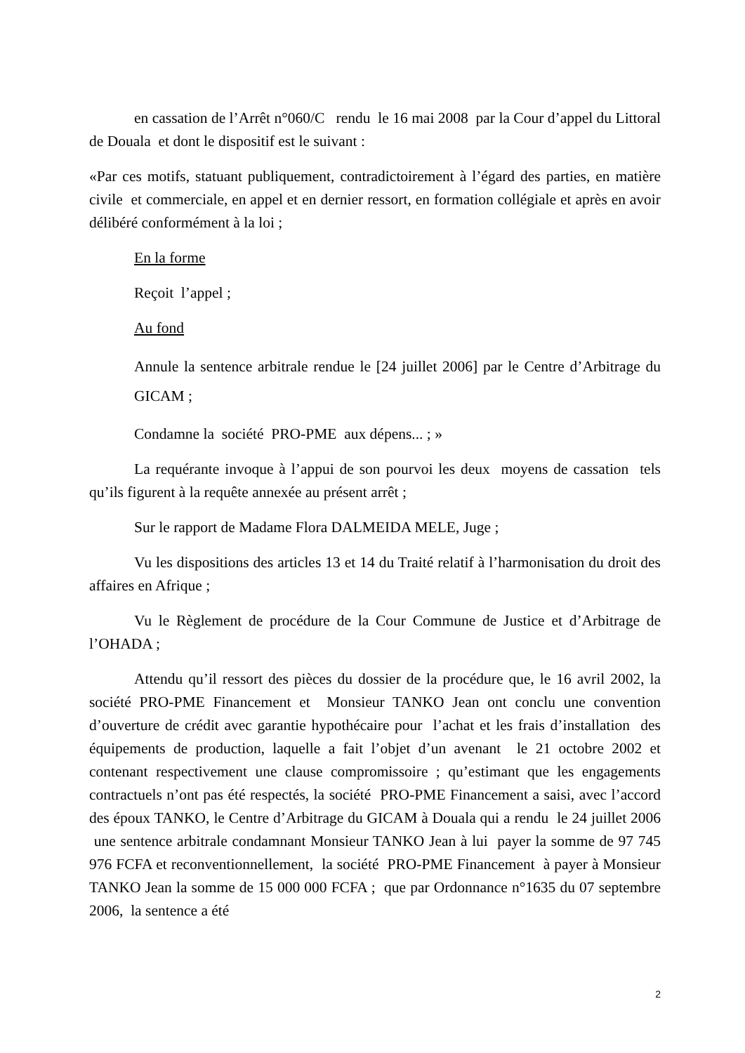en cassation de l’Arrêt n°060/C rendu le 16 mai 2008 par la Cour d’appel du Littoral de Douala et dont le dispositif est le suivant :
«Par ces motifs, statuant publiquement, contradictoirement à l’égard des parties, en matière civile et commerciale, en appel et en dernier ressort, en formation collégiale et après en avoir délibéré conformément à la loi ;
En la forme
Reçoit l’appel ;
Au fond
Annule la sentence arbitrale rendue le [24 juillet 2006] par le Centre d’Arbitrage du GICAM ;
Condamne la société PRO-PME aux dépens... ; »
La requérante invoque à l’appui de son pourvoi les deux moyens de cassation tels qu’ils figurent à la requête annexée au présent arrêt ;
Sur le rapport de Madame Flora DALMEIDA MELE, Juge ;
Vu les dispositions des articles 13 et 14 du Traité relatif à l’harmonisation du droit des affaires en Afrique ;
Vu le Règlement de procédure de la Cour Commune de Justice et d’Arbitrage de l’OHADA ;
Attendu qu’il ressort des pièces du dossier de la procédure que, le 16 avril 2002, la société PRO-PME Financement et Monsieur TANKO Jean ont conclu une convention d’ouverture de crédit avec garantie hypothécaire pour l’achat et les frais d’installation des équipements de production, laquelle a fait l’objet d’un avenant le 21 octobre 2002 et contenant respectivement une clause compromissoire ; qu’estimant que les engagements contractuels n’ont pas été respectés, la société PRO-PME Financement a saisi, avec l’accord des époux TANKO, le Centre d’Arbitrage du GICAM à Douala qui a rendu le 24 juillet 2006 une sentence arbitrale condamnant Monsieur TANKO Jean à lui payer la somme de 97 745 976 FCFA et reconventionnellement, la société PRO-PME Financement à payer à Monsieur TANKO Jean la somme de 15 000 000 FCFA ; que par Ordonnance n°1635 du 07 septembre 2006, la sentence a été
2